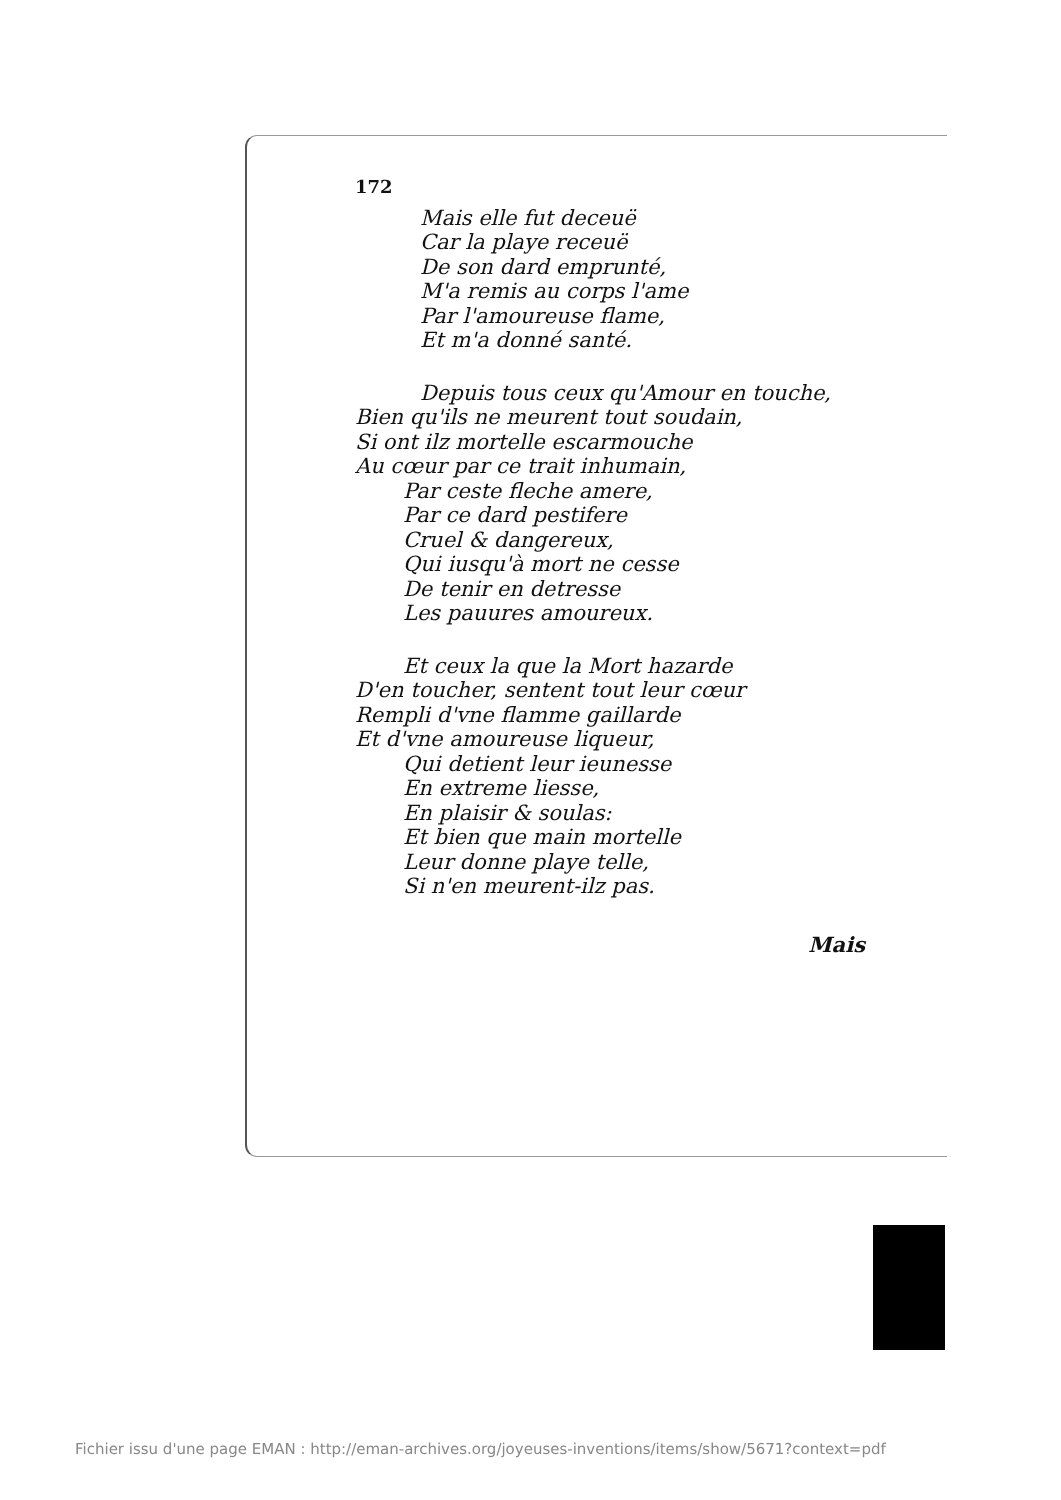172
Mais elle fut deceuë
Car la playe receuë
De son dard emprunté,
M'a remis au corps l'ame
Par l'amoureuse flame,
Et m'a donné santé.
Depuis tous ceux qu'Amour en touche,
Bien qu'ils ne meurent tout soudain,
Si ont ilz mortelle escarmouche
Au cœur par ce trait inhumain,
Par ceste fleche amere,
Par ce dard pestifere
Cruel & dangereux,
Qui iusqu'à mort ne cesse
De tenir en detresse
Les pauures amoureux.
Et ceux la que la Mort hazarde
D'en toucher, sentent tout leur cœur
Rempli d'vne flamme gaillarde
Et d'vne amoureuse liqueur,
Qui detient leur ieunesse
En extreme liesse,
En plaisir & soulas:
Et bien que main mortelle
Leur donne playe telle,
Si n'en meurent-ilz pas.
Mais
Fichier issu d'une page EMAN : http://eman-archives.org/joyeuses-inventions/items/show/5671?context=pdf